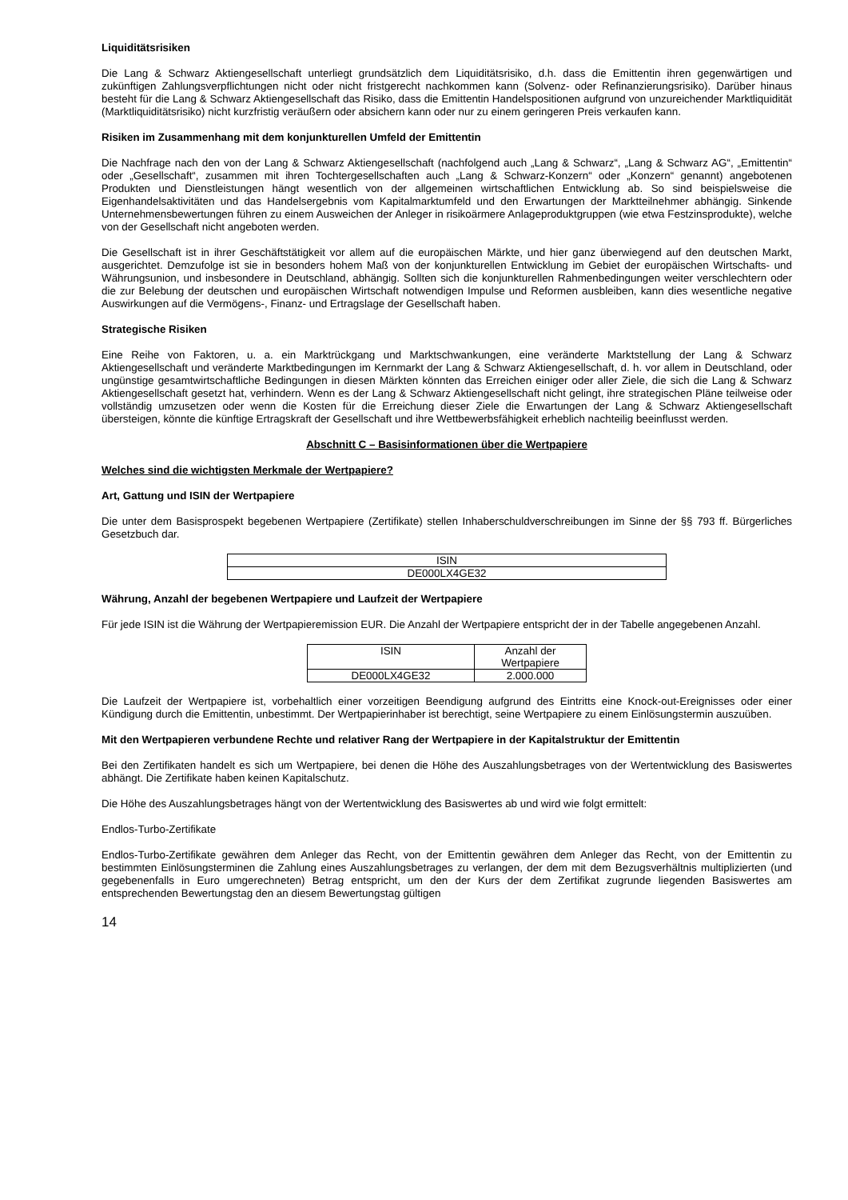Liquiditätsrisiken
Die Lang & Schwarz Aktiengesellschaft unterliegt grundsätzlich dem Liquiditätsrisiko, d.h. dass die Emittentin ihren gegenwärtigen und zukünftigen Zahlungsverpflichtungen nicht oder nicht fristgerecht nachkommen kann (Solvenz- oder Refinanzierungsrisiko). Darüber hinaus besteht für die Lang & Schwarz Aktiengesellschaft das Risiko, dass die Emittentin Handelspositionen aufgrund von unzureichender Marktliquidität (Marktliquiditätsrisiko) nicht kurzfristig veräußern oder absichern kann oder nur zu einem geringeren Preis verkaufen kann.
Risiken im Zusammenhang mit dem konjunkturellen Umfeld der Emittentin
Die Nachfrage nach den von der Lang & Schwarz Aktiengesellschaft (nachfolgend auch „Lang & Schwarz“, „Lang & Schwarz AG“, „Emittentin“ oder „Gesellschaft“, zusammen mit ihren Tochtergesellschaften auch „Lang & Schwarz-Konzern“ oder „Konzern“ genannt) angebotenen Produkten und Dienstleistungen hängt wesentlich von der allgemeinen wirtschaftlichen Entwicklung ab. So sind beispielsweise die Eigenhandelsaktivitäten und das Handelsergebnis vom Kapitalmarktumfeld und den Erwartungen der Marktteilnehmer abhängig. Sinkende Unternehmensbewertungen führen zu einem Ausweichen der Anleger in risikoärmere Anlageproduktgruppen (wie etwa Festzinsprodukte), welche von der Gesellschaft nicht angeboten werden.
Die Gesellschaft ist in ihrer Geschäftstätigkeit vor allem auf die europäischen Märkte, und hier ganz überwiegend auf den deutschen Markt, ausgerichtet. Demzufolge ist sie in besonders hohem Maß von der konjunkturellen Entwicklung im Gebiet der europäischen Wirtschafts- und Währungsunion, und insbesondere in Deutschland, abhängig. Sollten sich die konjunkturellen Rahmenbedingungen weiter verschlechtern oder die zur Belebung der deutschen und europäischen Wirtschaft notwendigen Impulse und Reformen ausbleiben, kann dies wesentliche negative Auswirkungen auf die Vermögens-, Finanz- und Ertragslage der Gesellschaft haben.
Strategische Risiken
Eine Reihe von Faktoren, u. a. ein Marktrückgang und Marktschwankungen, eine veränderte Marktstellung der Lang & Schwarz Aktiengesellschaft und veränderte Marktbedingungen im Kernmarkt der Lang & Schwarz Aktiengesellschaft, d. h. vor allem in Deutschland, oder ungünstige gesamtwirtschaftliche Bedingungen in diesen Märkten könnten das Erreichen einiger oder aller Ziele, die sich die Lang & Schwarz Aktiengesellschaft gesetzt hat, verhindern. Wenn es der Lang & Schwarz Aktiengesellschaft nicht gelingt, ihre strategischen Pläne teilweise oder vollständig umzusetzen oder wenn die Kosten für die Erreichung dieser Ziele die Erwartungen der Lang & Schwarz Aktiengesellschaft übersteigen, könnte die künftige Ertragskraft der Gesellschaft und ihre Wettbewerbsfähigkeit erheblich nachteilig beeinflusst werden.
Abschnitt C – Basisinformationen über die Wertpapiere
Welches sind die wichtigsten Merkmale der Wertpapiere?
Art, Gattung und ISIN der Wertpapiere
Die unter dem Basisprospekt begebenen Wertpapiere (Zertifikate) stellen Inhaberschuldverschreibungen im Sinne der §§ 793 ff. Bürgerliches Gesetzbuch dar.
| ISIN |
| DE000LX4GE32 |
Währung, Anzahl der begebenen Wertpapiere und Laufzeit der Wertpapiere
Für jede ISIN ist die Währung der Wertpapieremission EUR. Die Anzahl der Wertpapiere entspricht der in der Tabelle angegebenen Anzahl.
| ISIN | Anzahl der Wertpapiere |
| DE000LX4GE32 | 2.000.000 |
Die Laufzeit der Wertpapiere ist, vorbehaltlich einer vorzeitigen Beendigung aufgrund des Eintritts eine Knock-out-Ereignisses oder einer Kündigung durch die Emittentin, unbestimmt. Der Wertpapierinhaber ist berechtigt, seine Wertpapiere zu einem Einlösungstermin auszuüben.
Mit den Wertpapieren verbundene Rechte und relativer Rang der Wertpapiere in der Kapitalstruktur der Emittentin
Bei den Zertifikaten handelt es sich um Wertpapiere, bei denen die Höhe des Auszahlungsbetrages von der Wertentwicklung des Basiswertes abhängt. Die Zertifikate haben keinen Kapitalschutz.
Die Höhe des Auszahlungsbetrages hängt von der Wertentwicklung des Basiswertes ab und wird wie folgt ermittelt:
Endlos-Turbo-Zertifikate
Endlos-Turbo-Zertifikate gewähren dem Anleger das Recht, von der Emittentin gewähren dem Anleger das Recht, von der Emittentin zu bestimmten Einlösungsterminen die Zahlung eines Auszahlungsbetrages zu verlangen, der dem mit dem Bezugsverhältnis multiplizierten (und gegebenenfalls in Euro umgerechneten) Betrag entspricht, um den der Kurs der dem Zertifikat zugrunde liegenden Basiswertes am entsprechenden Bewertungstag den an diesem Bewertungstag gültigen
14